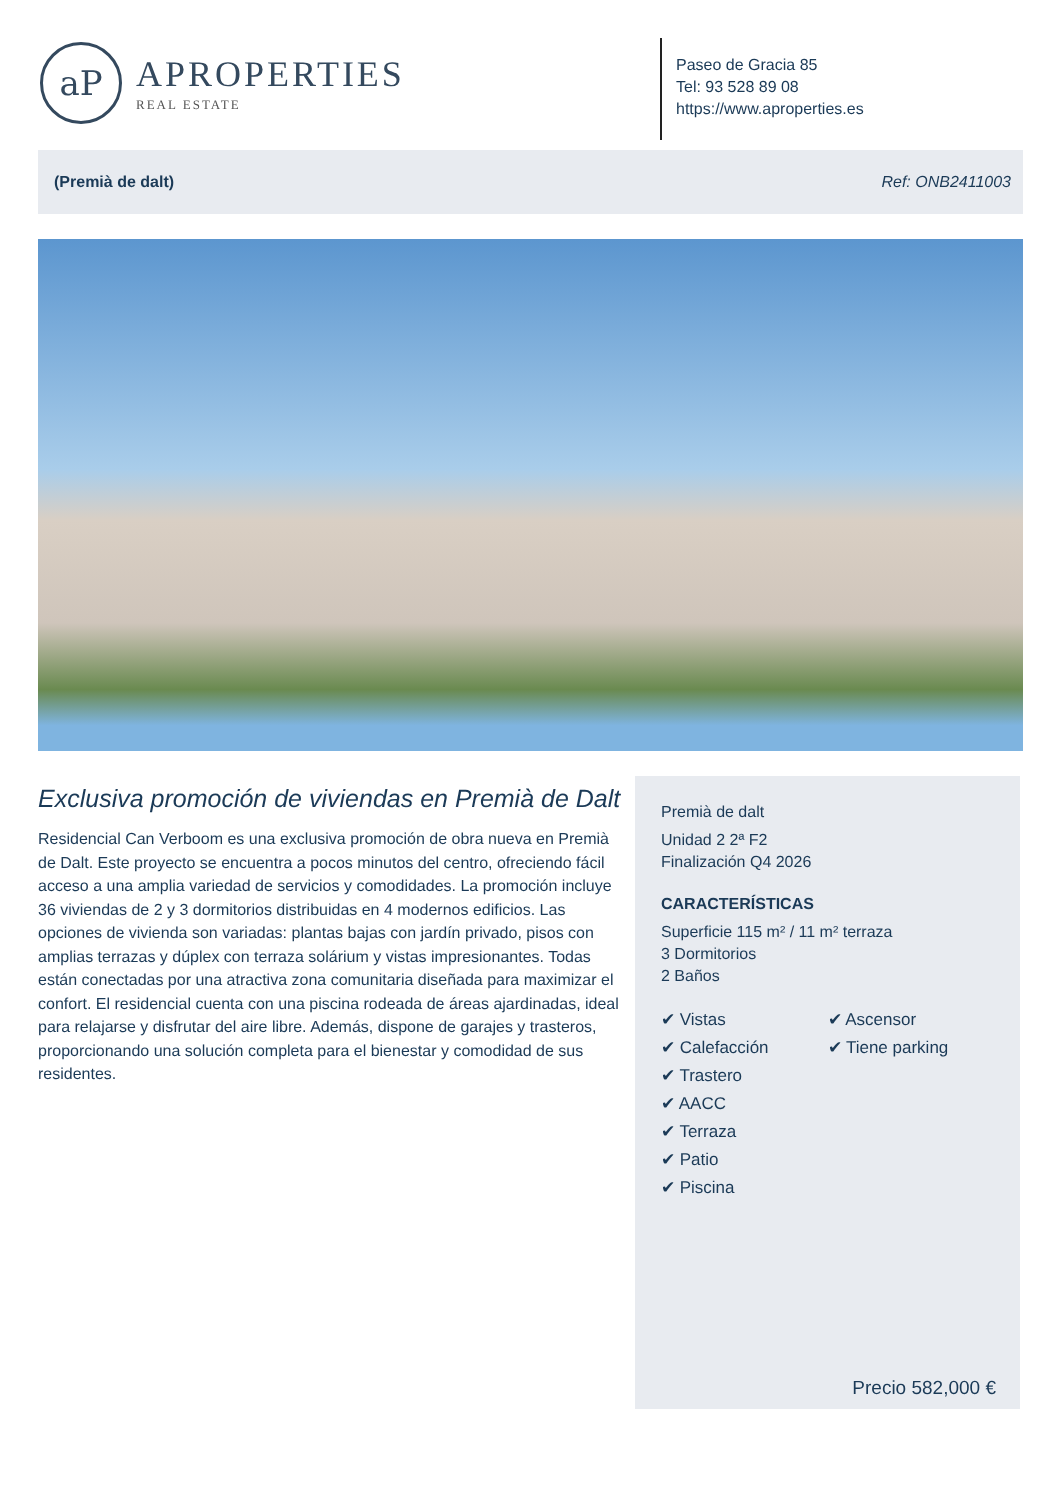aP
APROPERTIES
REAL ESTATE
Paseo de Gracia 85
Tel: 93 528 89 08
https://www.aproperties.es
(Premià de dalt) Ref: ONB2411003
Exclusiva promoción de viviendas en Premià de Dalt
Residencial Can Verboom es una exclusiva promoción de obra nueva en Premià de Dalt. Este proyecto se encuentra a pocos minutos del centro, ofreciendo fácil acceso a una amplia variedad de servicios y comodidades. La promoción incluye 36 viviendas de 2 y 3 dormitorios distribuidas en 4 modernos edificios. Las opciones de vivienda son variadas: plantas bajas con jardín privado, pisos con amplias terrazas y dúplex con terraza solárium y vistas impresionantes. Todas están conectadas por una atractiva zona comunitaria diseñada para maximizar el confort. El residencial cuenta con una piscina rodeada de áreas ajardinadas, ideal para relajarse y disfrutar del aire libre. Además, dispone de garajes y trasteros, proporcionando una solución completa para el bienestar y comodidad de sus residentes.
Premià de dalt
Unidad 2 2ª F2
Finalización Q4 2026
CARACTERÍSTICAS
Superficie 115 m² / 11 m² terraza
3 Dormitorios
2 Baños
✔ Vistas
✔ Calefacción
✔ Trastero
✔ AACC
✔ Terraza
✔ Patio
✔ Piscina
✔ Ascensor
✔ Tiene parking
Precio 582,000 €